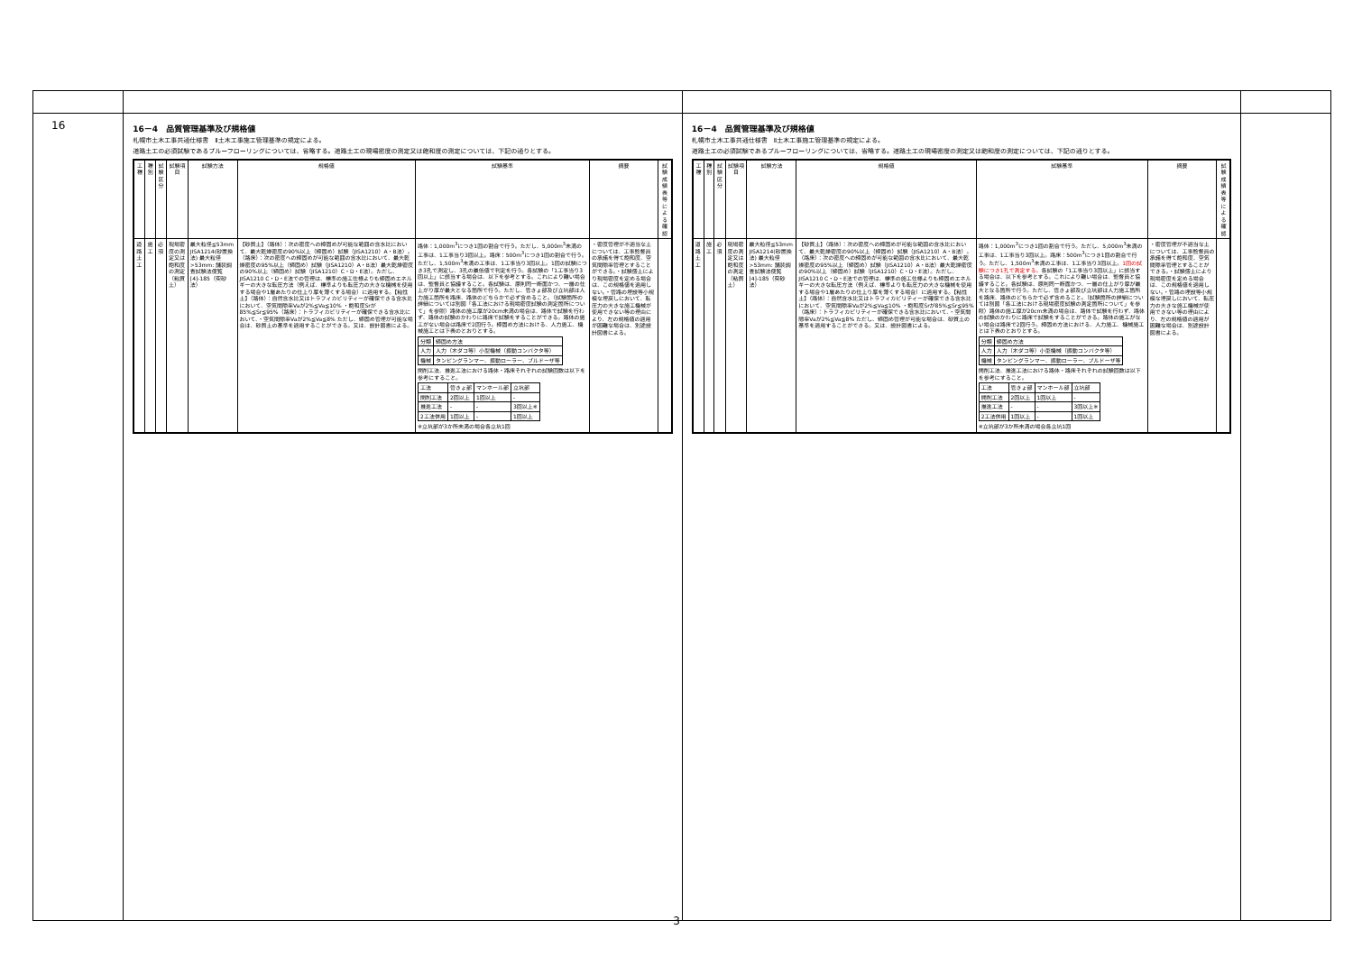| 16 | 16－4 品質管理基準及び規格値 札幌市土木工事共通仕様書 Ⅱ土木工事施工管理基準の規定による。 道路土工の必須試験であるプルーフローリングについては、省略する。道路土工の現場密度の測定又は飽和度の測定については、下記の通りとする。 / 工種 / 種別 / 試験区分 / 試験項目 / 試験方法 / 規格値 / 試験基準 / 摘要 / 試験成績表等による確認 / / --- / --- / --- / --- / --- / --- / --- / --- / --- / / 道路土工 / 施工 / 必須 / 現場密度の測定又は飽和度の測定（粘質土） / 最大粒径≦53mm JISA1214(砂置換法) 最大粒径>53mm: 舗装調査試験法便覧[4]-185（突砂法） / 【砂質土】（路体）：次の密度への締固めが可能な範囲の含水比において、最大乾燥密度の90%以上（締固め）試験（JISA1210）A・B法）。（路床）：次の密度への締固めが可能な範囲の含水比において、最大乾燥密度の95%以上（締固め）試験（JISA1210）A・B法）最大乾燥密度の90%以上（締固め）試験（JISA1210）C・D・E法）。ただし、JISA1210 C・D・E法での管理は、標準の施工仕様よりも締固めエネルギーの大きな転圧方法（例えば、標準よりも転圧力の大きな機械を使用する場合や1層あたりの仕上り厚を薄くする場合）に適用する。【粘性土】（路体）：自然含水比又はトラフィカビリティーが確保できる含水比において、空気間隙率Vaが2%≦Va≦10% ・飽和度Srが85%≦Sr≦95%（路床）：トラフィカビリティーが確保できる含水比において、・空気間隙率Vaが2%≦Va≦8% ただし、締固め管理が可能な場合は、砂質土の基準を適用することができる。又は、設計図書による。 / 路体：1,000m<sup>3</sup>につき1回の割合で行う。ただし、5,000m<sup>3</sup>未満の工事は、1工事当り3回以上。路床：500m<sup>3</sup>につき1回の割合で行う。ただし、1,500m<sup>3</sup>未満の工事は、1工事当り3回以上。1回の試験につき3孔で測定し、3孔の最低値で判定を行う。各試験の「1工事当り3回以上」に該当する場合は、以下を参考とする。これにより難い場合は、監督員と協議すること。各試験は、原則同一断面かつ、一層の仕上がり厚が最大となる箇所で行う。ただし、管きょ部及び立坑部は人力施工箇所を路床、路体のどちらかで必ず含めること。（試験箇所の詳細については別図「各工法における現場密度試験の測定箇所について」を参照）路体の施工厚が20cm未満の場合は、路体で試験を行わず、路体の試験のかわりに路床で試験をすることができる。路体の施工がない場合は路床で2回行う。締固め方法における、人力施工、機械施工とは下表のとおりとする。 / 分類 / 締固め方法 / / 人力 / 人力（木ダコ等）小型機械（振動コンパクタ等） / / 機械 / タンピングランマー、振動ローラー、ブルドーザ等 / 開削工法、推進工法における路体・路床それぞれの試験回数は以下を参考にすること。 / 工法 / 管きょ部 / マンホール部 / 立坑部 / / 開削工法 / 2回以上 / 1回以上 / - / / 推進工法 / - / - / 3回以上※ / / 2工法併用 / 1回以上 / - / 1回以上 / ※立坑部が3か所未満の場合各立坑1回 / ・密度管理が不適当な土については、工事監督員の承諾を得て飽和度、空気間隙率管理とすることができる。・試験盛土により現場密度を定める場合は、この規格値を適用しない。・管路の埋設等小規模な埋戻しにおいて、転圧力の大きな施工機械が使用できない等の理由により、左の規格値の適用が困難な場合は、別途設計図書による。 / / | 16－4 品質管理基準及び規格値 札幌市土木工事共通仕様書 Ⅱ土木工事施工管理基準の規定による。 道路土工の必須試験であるプルーフローリングについては、省略する。道路土工の現場密度の測定又は飽和度の測定については、下記の通りとする。 / 工種 / 種別 / 試験区分 / 試験項目 / 試験方法 / 規格値 / 試験基準 / 摘要 / 試験成績表等による確認 / / --- / --- / --- / --- / --- / --- / --- / --- / --- / / 道路土工 / 施工 / 必須 / 現場密度の測定又は飽和度の測定（粘質土） / 最大粒径≦53mm JISA1214(砂置換法) 最大粒径>53mm: 舗装調査試験法便覧[4]-185（突砂法） / 【砂質土】（路体）：次の密度への締固めが可能な範囲の含水比において、最大乾燥密度の90%以上（締固め）試験（JISA1210）A・B法）。（路床）：次の密度への締固めが可能な範囲の含水比において、最大乾燥密度の95%以上（締固め）試験（JISA1210）A・B法）最大乾燥密度の90%以上（締固め）試験（JISA1210）C・D・E法）。ただし、JISA1210 C・D・E法での管理は、標準の施工仕様よりも締固めエネルギーの大きな転圧方法（例えば、標準よりも転圧力の大きな機械を使用する場合や1層あたりの仕上り厚を薄くする場合）に適用する。【粘性土】（路体）：自然含水比又はトラフィカビリティーが確保できる含水比において、空気間隙率Vaが2%≦Va≦10% ・飽和度Srが85%≦Sr≦95%（路床）：トラフィカビリティーが確保できる含水比において、・空気間隙率Vaが2%≦Va≦8% ただし、締固め管理が可能な場合は、砂質土の基準を適用することができる。又は、設計図書による。 / 路体：1,000m<sup>3</sup>につき1回の割合で行う。ただし、5,000m<sup>3</sup>未満の工事は、1工事当り3回以上。路床：500m<sup>3</sup>につき1回の割合で行う。ただし、1,500m<sup>3</sup>未満の工事は、1工事当り3回以上。 1回の試験につき1孔で測定する。 各試験の「1工事当り3回以上」に該当する場合は、以下を参考とする。これにより難い場合は、監督員と協議すること。各試験は、原則同一断面かつ、一層の仕上がり厚が最大となる箇所で行う。ただし、管きょ部及び立坑部は人力施工箇所を路床、路体のどちらかで必ず含めること。（試験箇所の詳細については別図「各工法における現場密度試験の測定箇所について」を参照）路体の施工厚が20cm未満の場合は、路体で試験を行わず、路体の試験のかわりに路床で試験をすることができる。路体の施工がない場合は路床で2回行う。締固め方法における、人力施工、機械施工とは下表のとおりとする。 / 分類 / 締固め方法 / / 人力 / 人力（木ダコ等）小型機械（振動コンパクタ等） / / 機械 / タンピングランマー、振動ローラー、ブルドーザ等 / 開削工法、推進工法における路体・路床それぞれの試験回数は以下を参考にすること。 / 工法 / 管きょ部 / マンホール部 / 立坑部 / / 開削工法 / 2回以上 / 1回以上 / - / / 推進工法 / - / - / 3回以上※ / / 2工法併用 / 1回以上 / - / 1回以上 / ※立坑部が3か所未満の場合各立坑1回 / ・密度管理が不適当な土については、工事監督員の承諾を得て飽和度、空気間隙率管理とすることができる。・試験盛土により現場密度を定める場合は、この規格値を適用しない。・管路の埋設等小規模な埋戻しにおいて、転圧力の大きな施工機械が使用できない等の理由により、左の規格値の適用が困難な場合は、別途設計図書による。 / / | |
3